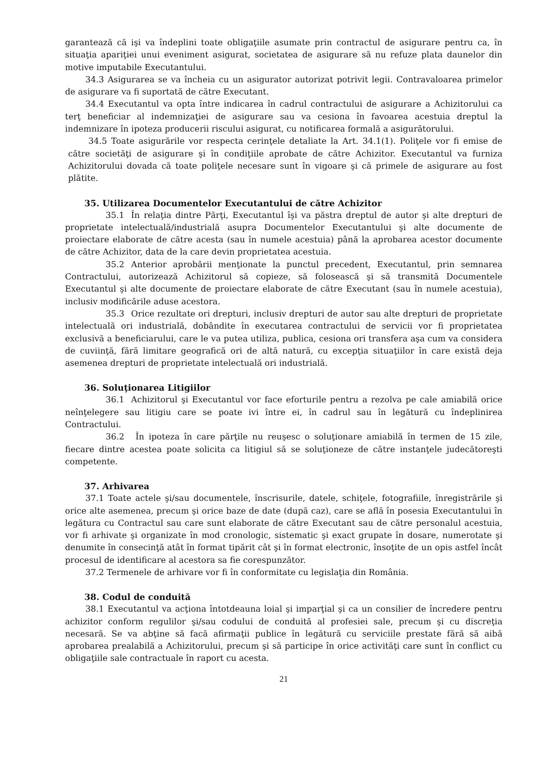garantează că işi va îndeplini toate obligaţiile asumate prin contractul de asigurare pentru ca, în situaţia apariţiei unui eveniment asigurat, societatea de asigurare să nu refuze plata daunelor din motive imputabile Executantului.
34.3 Asigurarea se va încheia cu un asigurator autorizat potrivit legii. Contravaloarea primelor de asigurare va fi suportată de către Executant.
34.4 Executantul va opta între indicarea în cadrul contractului de asigurare a Achizitorului ca terţ beneficiar al indemnizaţiei de asigurare sau va cesiona în favoarea acestuia dreptul la indemnizare în ipoteza producerii riscului asigurat, cu notificarea formală a asigurătorului.
34.5 Toate asigurările vor respecta cerinţele detaliate la Art. 34.1(1). Poliţele vor fi emise de către societăţi de asigurare şi în condiţiile aprobate de către Achizitor. Executantul va furniza Achizitorului dovada că toate poliţele necesare sunt în vigoare şi că primele de asigurare au fost plătite.
35. Utilizarea Documentelor Executantului de către Achizitor
35.1 În relaţia dintre Părţi, Executantul îşi va păstra dreptul de autor şi alte drepturi de proprietate intelectuală/industrială asupra Documentelor Executantului şi alte documente de proiectare elaborate de către acesta (sau în numele acestuia) până la aprobarea acestor documente de către Achizitor, data de la care devin proprietatea acestuia.
35.2 Anterior aprobării menţionate la punctul precedent, Executantul, prin semnarea Contractului, autorizează Achizitorul să copieze, să folosească şi să transmită Documentele Executantul şi alte documente de proiectare elaborate de către Executant (sau în numele acestuia), inclusiv modificările aduse acestora.
35.3 Orice rezultate ori drepturi, inclusiv drepturi de autor sau alte drepturi de proprietate intelectuală ori industrială, dobândite în executarea contractului de servicii vor fi proprietatea exclusivă a beneficiarului, care le va putea utiliza, publica, cesiona ori transfera aşa cum va considera de cuviinţă, fără limitare geografică ori de altă natură, cu excepţia situaţiilor în care există deja asemenea drepturi de proprietate intelectuală ori industrială.
36. Soluţionarea Litigiilor
36.1 Achizitorul şi Executantul vor face eforturile pentru a rezolva pe cale amiabilă orice neînţelegere sau litigiu care se poate ivi între ei, în cadrul sau în legătură cu îndeplinirea Contractului.
36.2 În ipoteza în care părţile nu reuşesc o soluţionare amiabilă în termen de 15 zile, fiecare dintre acestea poate solicita ca litigiul să se soluţioneze de către instanţele judecătoreşti competente.
37. Arhivarea
37.1 Toate actele şi/sau documentele, înscrisurile, datele, schiţele, fotografiile, înregistrările şi orice alte asemenea, precum şi orice baze de date (după caz), care se află în posesia Executantului în legătura cu Contractul sau care sunt elaborate de către Executant sau de către personalul acestuia, vor fi arhivate şi organizate în mod cronologic, sistematic şi exact grupate în dosare, numerotate şi denumite în consecinţă atât în format tipărit cât şi în format electronic, însoţite de un opis astfel încât procesul de identificare al acestora sa fie corespunzător.
37.2 Termenele de arhivare vor fi în conformitate cu legislaţia din România.
38. Codul de conduită
38.1 Executantul va acţiona întotdeauna loial şi imparţial şi ca un consilier de încredere pentru achizitor conform regulilor şi/sau codului de conduită al profesiei sale, precum şi cu discreţia necesară. Se va abţine să facă afirmaţii publice în legătură cu serviciile prestate fără să aibă aprobarea prealabilă a Achizitorului, precum şi să participe în orice activităţi care sunt în conflict cu obligaţiile sale contractuale în raport cu acesta.
21